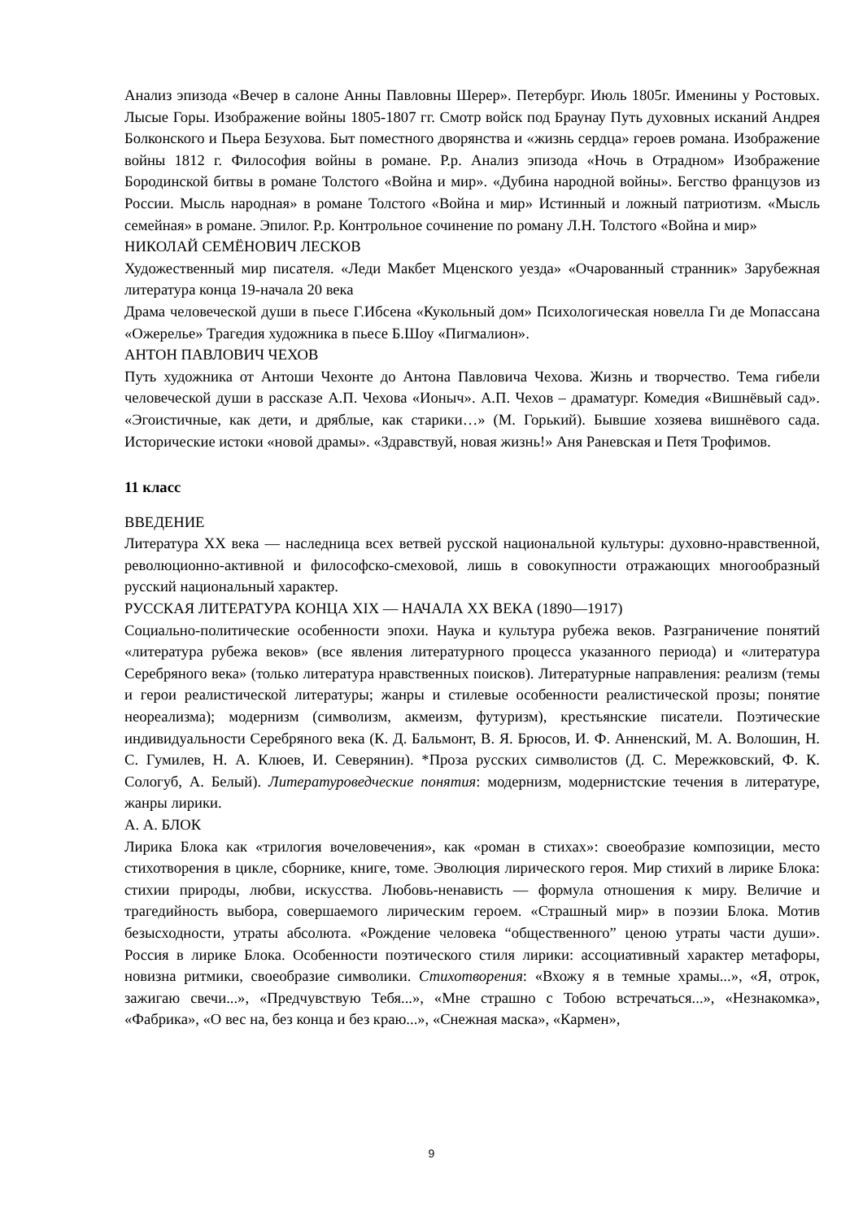Анализ эпизода «Вечер в салоне Анны Павловны Шерер». Петербург. Июль 1805г. Именины у Ростовых. Лысые Горы. Изображение войны 1805-1807 гг. Смотр войск под Браунау Путь духовных исканий Андрея Болконского и Пьера Безухова. Быт поместного дворянства и «жизнь сердца» героев романа. Изображение войны 1812 г. Философия войны в романе. Р.р. Анализ эпизода «Ночь в Отрадном» Изображение Бородинской битвы в романе Толстого «Война и мир». «Дубина народной войны». Бегство французов из России. Мысль народная» в романе Толстого «Война и мир» Истинный и ложный патриотизм. «Мысль семейная» в романе. Эпилог. Р.р. Контрольное сочинение по роману Л.Н. Толстого «Война и мир»
НИКОЛАЙ СЕМЁНОВИЧ ЛЕСКОВ
Художественный мир писателя. «Леди Макбет Мценского уезда» «Очарованный странник» Зарубежная литература конца 19-начала 20 века
Драма человеческой души в пьесе Г.Ибсена «Кукольный дом» Психологическая новелла Ги де Мопассана «Ожерелье» Трагедия художника в пьесе Б.Шоу «Пигмалион».
АНТОН ПАВЛОВИЧ ЧЕХОВ
Путь художника от Антоши Чехонте до Антона Павловича Чехова. Жизнь и творчество. Тема гибели человеческой души в рассказе А.П. Чехова «Ионыч». А.П. Чехов – драматург. Комедия «Вишнёвый сад». «Эгоистичные, как дети, и дряблые, как старики…» (М. Горький). Бывшие хозяева вишнёвого сада. Исторические истоки «новой драмы». «Здравствуй, новая жизнь!» Аня Раневская и Петя Трофимов.
11 класс
ВВЕДЕНИЕ
Литература XX века — наследница всех ветвей русской национальной культуры: духовно-нравственной, революционно-активной и философско-смеховой, лишь в совокупности отражающих многообразный русский национальный характер.
РУССКАЯ ЛИТЕРАТУРА КОНЦА XIX — НАЧАЛА XX ВЕКА (1890—1917)
Социально-политические особенности эпохи. Наука и культура рубежа веков. Разграничение понятий «литература рубежа веков» (все явления литературного процесса указанного периода) и «литература Серебряного века» (только литература нравственных поисков). Литературные направления: реализм (темы и герои реалистической литературы; жанры и стилевые особенности реалистической прозы; понятие неореализма); модернизм (символизм, акмеизм, футуризм), крестьянские писатели. Поэтические индивидуальности Серебряного века (К. Д. Бальмонт, В. Я. Брюсов, И. Ф. Анненский, М. А. Волошин, Н. С. Гумилев, Н. А. Клюев, И. Северянин). *Проза русских символистов (Д. С. Мережковский, Ф. К. Сологуб, А. Белый). Литературоведческие понятия: модернизм, модернистские течения в литературе, жанры лирики.
А. А. БЛОК
Лирика Блока как «трилогия вочеловечения», как «роман в стихах»: своеобразие композиции, место стихотворения в цикле, сборнике, книге, томе. Эволюция лирического героя. Мир стихий в лирике Блока: стихии природы, любви, искусства. Любовь-ненависть — формула отношения к миру. Величие и трагедийность выбора, совершаемого лирическим героем. «Страшный мир» в поэзии Блока. Мотив безысходности, утраты абсолюта. «Рождение человека “общественного” ценою утраты части души». Россия в лирике Блока. Особенности поэтического стиля лирики: ассоциативный характер метафоры, новизна ритмики, своеобразие символики. Стихотворения: «Вхожу я в темные храмы...», «Я, отрок, зажигаю свечи...», «Предчувствую Тебя...», «Мне страшно с Тобою встречаться...», «Незнакомка», «Фабрика», «О вес на, без конца и без краю...», «Снежная маска», «Кармен»,
9